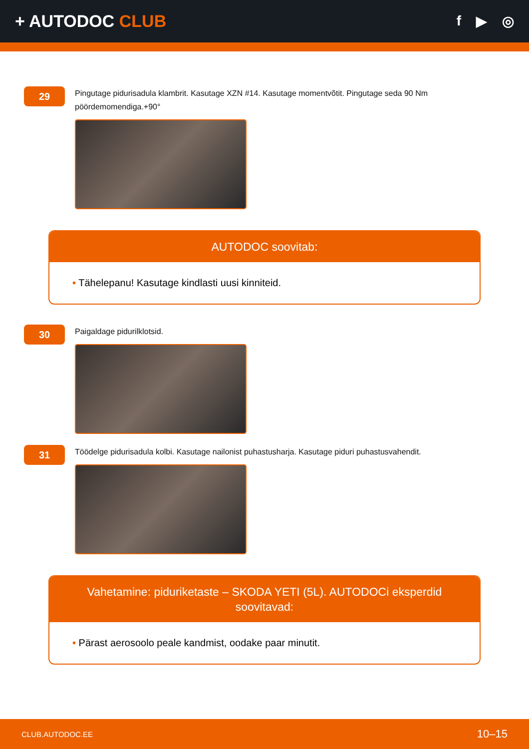+ AUTODOC CLUB
f ▶ ◎
29
Pingutage pidurisadula klambrit. Kasutage XZN #14. Kasutage momentvõtit. Pingutage seda 90 Nm pöördemomendiga.+90°
AUTODOC soovitab:
• Tähelepanu! Kasutage kindlasti uusi kinniteid.
30
Paigaldage pidurilklotsid.
31
Töödelge pidurisadula kolbi. Kasutage nailonist puhastusharja. Kasutage piduri puhastusvahendit.
Vahetamine: piduriketaste – SKODA YETI (5L). AUTODOCi eksperdid soovitavad:
• Pärast aerosoolo peale kandmist, oodake paar minutit.
CLUB.AUTODOC.EE 10–15